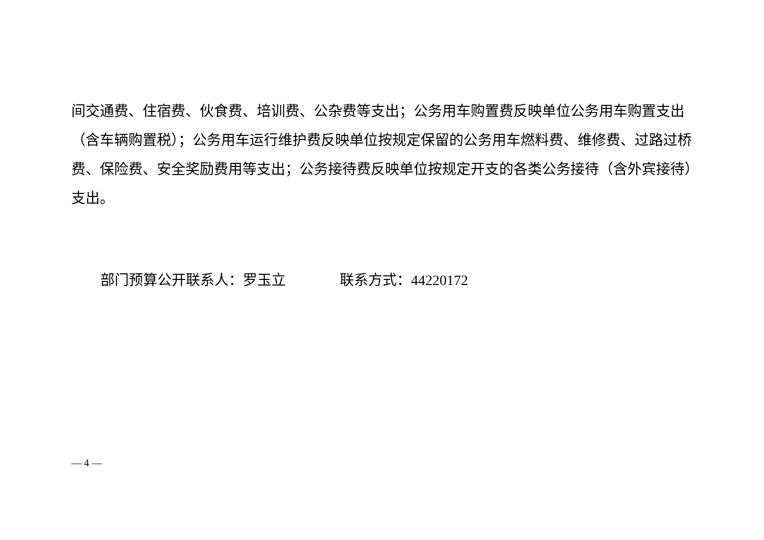间交通费、住宿费、伙食费、培训费、公杂费等支出；公务用车购置费反映单位公务用车购置支出（含车辆购置税）；公务用车运行维护费反映单位按规定保留的公务用车燃料费、维修费、过路过桥费、保险费、安全奖励费用等支出；公务接待费反映单位按规定开支的各类公务接待（含外宾接待）支出。
部门预算公开联系人：罗玉立 联系方式：44220172
— 4 —